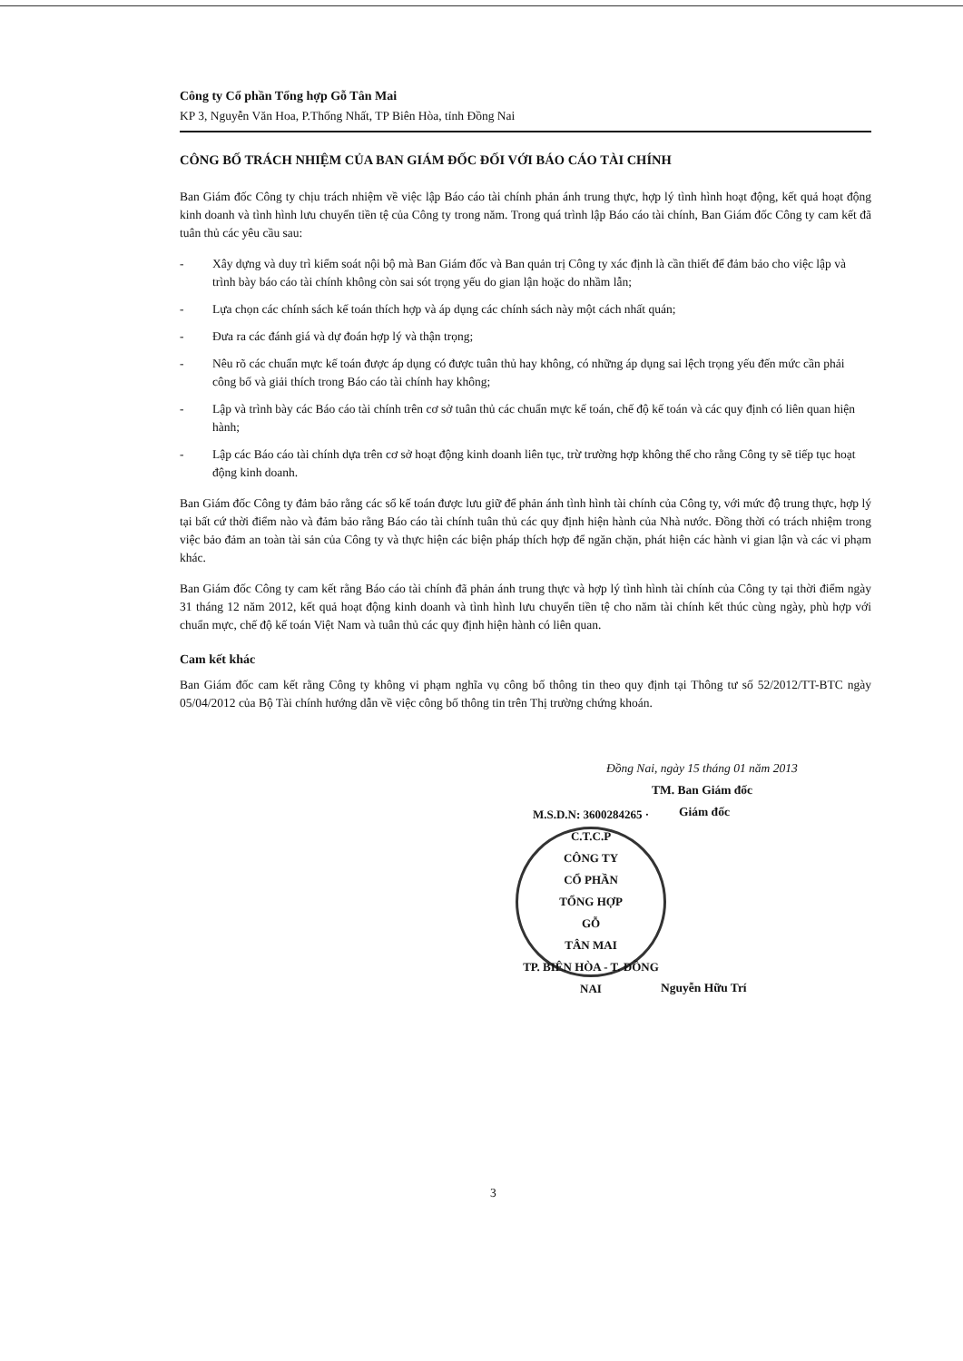Công ty Cổ phần Tổng hợp Gỗ Tân Mai
KP 3, Nguyễn Văn Hoa, P.Thống Nhất, TP Biên Hòa, tỉnh Đồng Nai
CÔNG BỐ TRÁCH NHIỆM CỦA BAN GIÁM ĐỐC ĐỐI VỚI BÁO CÁO TÀI CHÍNH
Ban Giám đốc Công ty chịu trách nhiệm về việc lập Báo cáo tài chính phản ánh trung thực, hợp lý tình hình hoạt động, kết quả hoạt động kinh doanh và tình hình lưu chuyển tiền tệ của Công ty trong năm. Trong quá trình lập Báo cáo tài chính, Ban Giám đốc Công ty cam kết đã tuân thủ các yêu cầu sau:
- Xây dựng và duy trì kiểm soát nội bộ mà Ban Giám đốc và Ban quản trị Công ty xác định là cần thiết để đảm bảo cho việc lập và trình bày báo cáo tài chính không còn sai sót trọng yếu do gian lận hoặc do nhầm lẫn;
- Lựa chọn các chính sách kế toán thích hợp và áp dụng các chính sách này một cách nhất quán;
- Đưa ra các đánh giá và dự đoán hợp lý và thận trọng;
- Nêu rõ các chuẩn mực kế toán được áp dụng có được tuân thủ hay không, có những áp dụng sai lệch trọng yếu đến mức cần phải công bố và giải thích trong Báo cáo tài chính hay không;
- Lập và trình bày các Báo cáo tài chính trên cơ sở tuân thủ các chuẩn mực kế toán, chế độ kế toán và các quy định có liên quan hiện hành;
- Lập các Báo cáo tài chính dựa trên cơ sở hoạt động kinh doanh liên tục, trừ trường hợp không thể cho rằng Công ty sẽ tiếp tục hoạt động kinh doanh.
Ban Giám đốc Công ty đảm bảo rằng các sổ kế toán được lưu giữ để phản ánh tình hình tài chính của Công ty, với mức độ trung thực, hợp lý tại bất cứ thời điểm nào và đảm bảo rằng Báo cáo tài chính tuân thủ các quy định hiện hành của Nhà nước. Đồng thời có trách nhiệm trong việc bảo đảm an toàn tài sản của Công ty và thực hiện các biện pháp thích hợp để ngăn chặn, phát hiện các hành vi gian lận và các vi phạm khác.
Ban Giám đốc Công ty cam kết rằng Báo cáo tài chính đã phản ánh trung thực và hợp lý tình hình tài chính của Công ty tại thời điểm ngày 31 tháng 12 năm 2012, kết quả hoạt động kinh doanh và tình hình lưu chuyển tiền tệ cho năm tài chính kết thúc cùng ngày, phù hợp với chuẩn mực, chế độ kế toán Việt Nam và tuân thủ các quy định hiện hành có liên quan.
Cam kết khác
Ban Giám đốc cam kết rằng Công ty không vi phạm nghĩa vụ công bố thông tin theo quy định tại Thông tư số 52/2012/TT-BTC ngày 05/04/2012 của Bộ Tài chính hướng dẫn về việc công bố thông tin trên Thị trường chứng khoán.
Đồng Nai, ngày 15 tháng 01 năm 2013
TM. Ban Giám đốc
Giám đốc
M.S.D.N: 3600284265 · C.T.C.P
CÔNG TY
CỔ PHẦN
TỔNG HỢP
GỖ
TÂN MAI
TP. BIÊN HÒA - T. ĐỒNG NAI
Nguyễn Hữu Trí
3